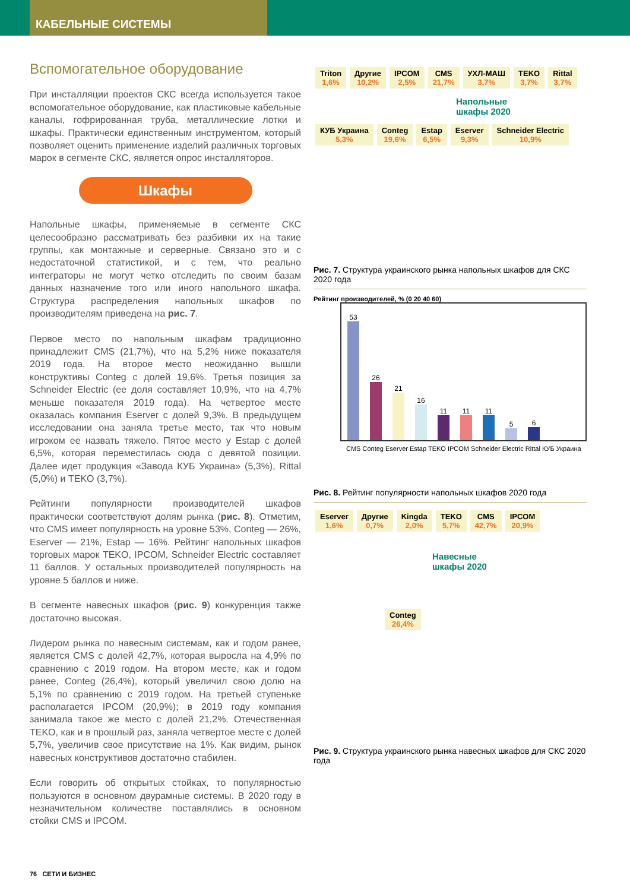КАБЕЛЬНЫЕ СИСТЕМЫ
Вспомогательное оборудование
При инсталляции проектов СКС всегда используется такое вспомогательное оборудование, как пластиковые кабельные каналы, гофрированная труба, металлические лотки и шкафы. Практически единственным инструментом, который позволяет оценить применение изделий различных торговых марок в сегменте СКС, является опрос инсталляторов.
Шкафы
Напольные шкафы, применяемые в сегменте СКС целесообразно рассматривать без разбивки их на такие группы, как монтажные и серверные. Связано это и с недостаточной статистикой, и с тем, что реально интеграторы не могут четко отследить по своим базам данных назначение того или иного напольного шкафа. Структура распределения напольных шкафов по производителям приведена на рис. 7.
Первое место по напольным шкафам традиционно принадлежит CMS (21,7%), что на 5,2% ниже показателя 2019 года. На второе место неожиданно вышли конструктивы Conteg с долей 19,6%. Третья позиция за Schneider Electric (ее доля составляет 10,9%, что на 4,7% меньше показателя 2019 года). На четвертое месте оказалась компания Eserver с долей 9,3%. В предыдущем исследовании она заняла третье место, так что новым игроком ее назвать тяжело. Пятое место у Estap с долей 6,5%, которая переместилась сюда с девятой позиции. Далее идет продукция «Завода КУБ Украина» (5,3%), Rittal (5,0%) и TEKO (3,7%).
Рейтинги популярности производителей шкафов практически соответствуют долям рынка (рис. 8). Отметим, что CMS имеет популярность на уровне 53%, Conteg — 26%, Eserver — 21%, Estap — 16%. Рейтинг напольных шкафов торговых марок TEKO, IPCOM, Schneider Electric составляет 11 баллов. У остальных производителей популярность на уровне 5 баллов и ниже.
В сегменте навесных шкафов (рис. 9) конкуренция также достаточно высокая.
Лидером рынка по навесным системам, как и годом ранее, является CMS с долей 42,7%, которая выросла на 4,9% по сравнению с 2019 годом. На втором месте, как и годом ранее, Conteg (26,4%), который увеличил свою долю на 5,1% по сравнению с 2019 годом. На третьей ступеньке располагается IPCOM (20,9%); в 2019 году компания занимала такое же место с долей 21,2%. Отечественная TEKO, как и в прошлый раз, заняла четвертое месте с долей 5,7%, увеличив свое присутствие на 1%. Как видим, рынок навесных конструктивов достаточно стабилен.
Если говорить об открытых стойках, то популярностью пользуются в основном двурамные системы. В 2020 году в незначительном количестве поставлялись в основном стойки CMS и IPCOM.
Triton 1,6% Другие 10,2% IPCOM 2,5% CMS 21,7% УХЛ-МАШ 3,7% TEKO 3,7% Rittal 3,7%
Напольные
шкафы 2020
КУБ Украина 5,3% Conteg 19,6% Estap 6,5% Eserver 9,3% Schneider Electric 10,9%
Рис. 7. Структура украинского рынка напольных шкафов для СКС 2020 года
Рейтинг производителей, % (0 20 40 60)
53
26
21
16
11
11
11
5
6
CMS Conteg Eserver Estap TEKO IPCOM Schneider Electric Rittal КУБ Украина
Рис. 8. Рейтинг популярности напольных шкафов 2020 года
Eserver 1,6% Другие 0,7% Kingda 2,0% TEKO 5,7% CMS 42,7% IPCOM 20,9%
Навесные
шкафы 2020
Conteg 26,4%
Рис. 9. Структура украинского рынка навесных шкафов для СКС 2020 года
76 СЕТИ И БИЗНЕС